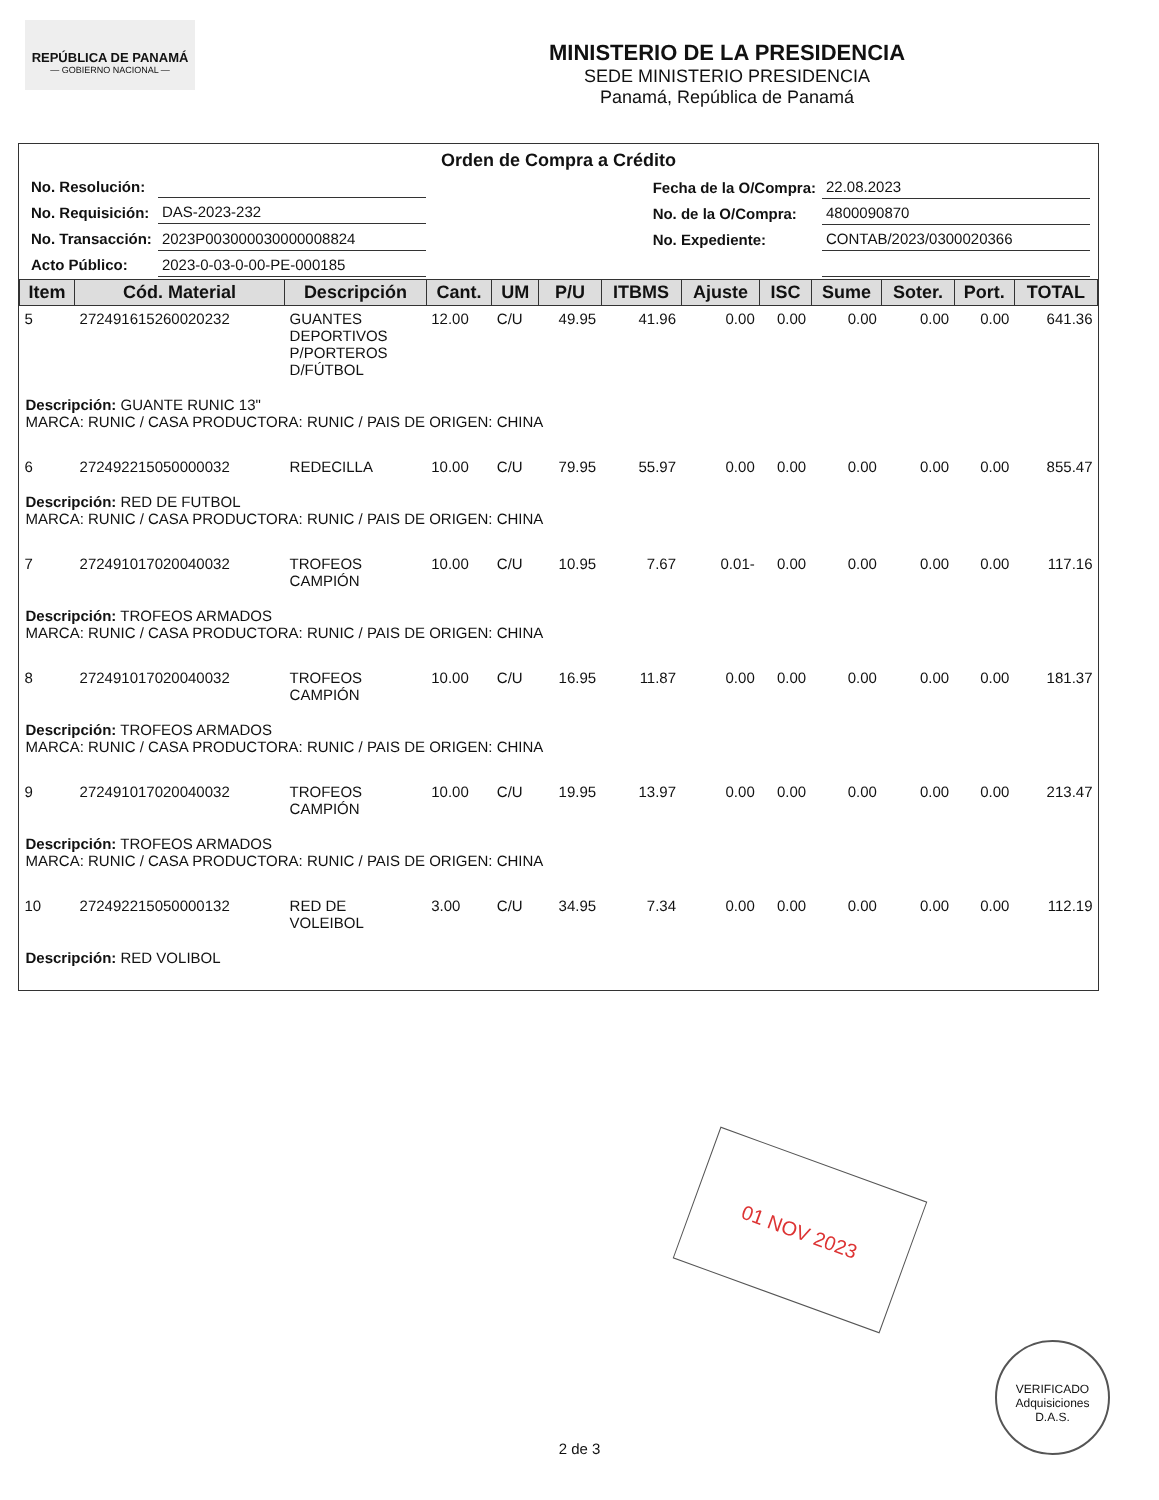REPÚBLICA DE PANAMÁ
— GOBIERNO NACIONAL —
MINISTERIO DE LA PRESIDENCIA
SEDE MINISTERIO PRESIDENCIA
Panamá, República de Panamá
Orden de Compra a Crédito
| No. Resolución: | |
| No. Requisición: | DAS-2023-232 |
| No. Transacción: | 2023P003000030000008824 |
| Acto Público: | 2023-0-03-0-00-PE-000185 |
| Fecha de la O/Compra: | 22.08.2023 |
| No. de la O/Compra: | 4800090870 |
| No. Expediente: | CONTAB/2023/0300020366 |
| Item | Cód. Material | Descripción | Cant. | UM | P/U | ITBMS | Ajuste | ISC | Sume | Soter. | Port. | TOTAL |
| --- | --- | --- | --- | --- | --- | --- | --- | --- | --- | --- | --- | --- |
| 5 | 272491615260020232 | GUANTES DEPORTIVOS P/PORTEROS D/FÚTBOL | 12.00 | C/U | 49.95 | 41.96 | 0.00 | 0.00 | 0.00 | 0.00 | 0.00 | 641.36 |
| Descripción: GUANTE RUNIC 13" MARCA: RUNIC / CASA PRODUCTORA: RUNIC / PAIS DE ORIGEN: CHINA | | | | | | | | | | | | |
| 6 | 272492215050000032 | REDECILLA | 10.00 | C/U | 79.95 | 55.97 | 0.00 | 0.00 | 0.00 | 0.00 | 0.00 | 855.47 |
| Descripción: RED DE FUTBOL MARCA: RUNIC / CASA PRODUCTORA: RUNIC / PAIS DE ORIGEN: CHINA | | | | | | | | | | | | |
| 7 | 272491017020040032 | TROFEOS CAMPIÓN | 10.00 | C/U | 10.95 | 7.67 | 0.01- | 0.00 | 0.00 | 0.00 | 0.00 | 117.16 |
| Descripción: TROFEOS ARMADOS MARCA: RUNIC / CASA PRODUCTORA: RUNIC / PAIS DE ORIGEN: CHINA | | | | | | | | | | | | |
| 8 | 272491017020040032 | TROFEOS CAMPIÓN | 10.00 | C/U | 16.95 | 11.87 | 0.00 | 0.00 | 0.00 | 0.00 | 0.00 | 181.37 |
| Descripción: TROFEOS ARMADOS MARCA: RUNIC / CASA PRODUCTORA: RUNIC / PAIS DE ORIGEN: CHINA | | | | | | | | | | | | |
| 9 | 272491017020040032 | TROFEOS CAMPIÓN | 10.00 | C/U | 19.95 | 13.97 | 0.00 | 0.00 | 0.00 | 0.00 | 0.00 | 213.47 |
| Descripción: TROFEOS ARMADOS MARCA: RUNIC / CASA PRODUCTORA: RUNIC / PAIS DE ORIGEN: CHINA | | | | | | | | | | | | |
| 10 | 272492215050000132 | RED DE VOLEIBOL | 3.00 | C/U | 34.95 | 7.34 | 0.00 | 0.00 | 0.00 | 0.00 | 0.00 | 112.19 |
| Descripción: RED VOLIBOL | | | | | | | | | | | | |
01 NOV 2023
VERIFICADO
Adquisiciones
D.A.S.
2 de 3